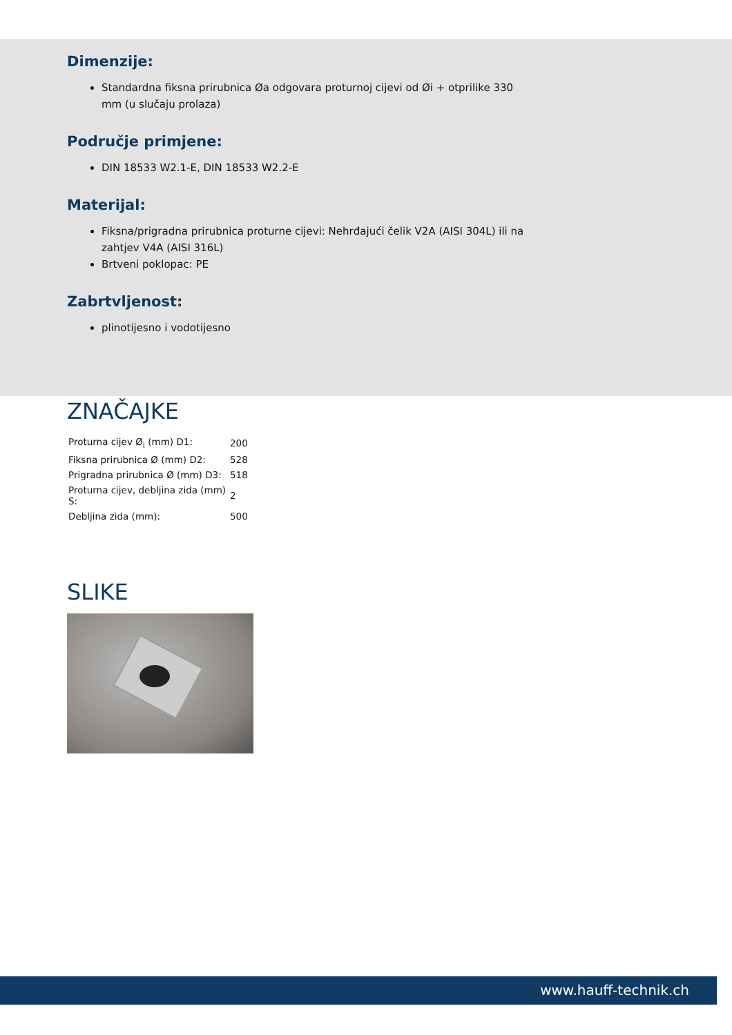Dimenzije:
Standardna fiksna prirubnica Øa odgovara proturnoj cijevi od Øi + otprilike 330 mm (u slučaju prolaza)
Područje primjene:
DIN 18533 W2.1-E, DIN 18533 W2.2-E
Materijal:
Fiksna/prigradna prirubnica proturne cijevi: Nehrđajući čelik V2A (AISI 304L) ili na zahtjev V4A (AISI 316L)
Brtveni poklopac: PE
Zabrtvljenost:
plinotijesno i vodotijesno
ZNAČAJKE
| Proturna cijev Ø<sub>i</sub> (mm) D1: | 200 |
| Fiksna prirubnica Ø (mm) D2: | 528 |
| Prigradna prirubnica Ø (mm) D3: | 518 |
| Proturna cijev, debljina zida (mm) S: | 2 |
| Debljina zida (mm): | 500 |
SLIKE
www.hauff-technik.ch